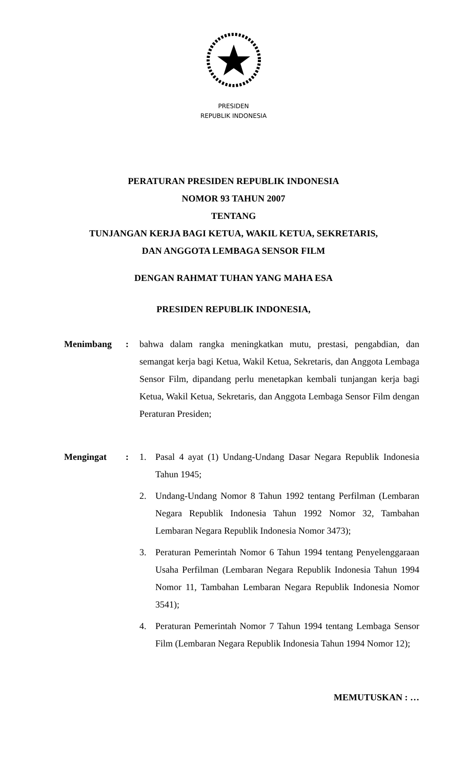PRESIDEN
REPUBLIK INDONESIA
PERATURAN PRESIDEN REPUBLIK INDONESIA
NOMOR 93 TAHUN 2007
TENTANG
TUNJANGAN KERJA BAGI KETUA, WAKIL KETUA, SEKRETARIS,
DAN ANGGOTA LEMBAGA SENSOR FILM
DENGAN RAHMAT TUHAN YANG MAHA ESA
PRESIDEN REPUBLIK INDONESIA,
Menimbang : bahwa dalam rangka meningkatkan mutu, prestasi, pengabdian, dan semangat kerja bagi Ketua, Wakil Ketua, Sekretaris, dan Anggota Lembaga Sensor Film, dipandang perlu menetapkan kembali tunjangan kerja bagi Ketua, Wakil Ketua, Sekretaris, dan Anggota Lembaga Sensor Film dengan Peraturan Presiden;
Mengingat : 1. Pasal 4 ayat (1) Undang-Undang Dasar Negara Republik Indonesia Tahun 1945;
2. Undang-Undang Nomor 8 Tahun 1992 tentang Perfilman (Lembaran Negara Republik Indonesia Tahun 1992 Nomor 32, Tambahan Lembaran Negara Republik Indonesia Nomor 3473);
3. Peraturan Pemerintah Nomor 6 Tahun 1994 tentang Penyelenggaraan Usaha Perfilman (Lembaran Negara Republik Indonesia Tahun 1994 Nomor 11, Tambahan Lembaran Negara Republik Indonesia Nomor 3541);
4. Peraturan Pemerintah Nomor 7 Tahun 1994 tentang Lembaga Sensor Film (Lembaran Negara Republik Indonesia Tahun 1994 Nomor 12);
MEMUTUSKAN : …